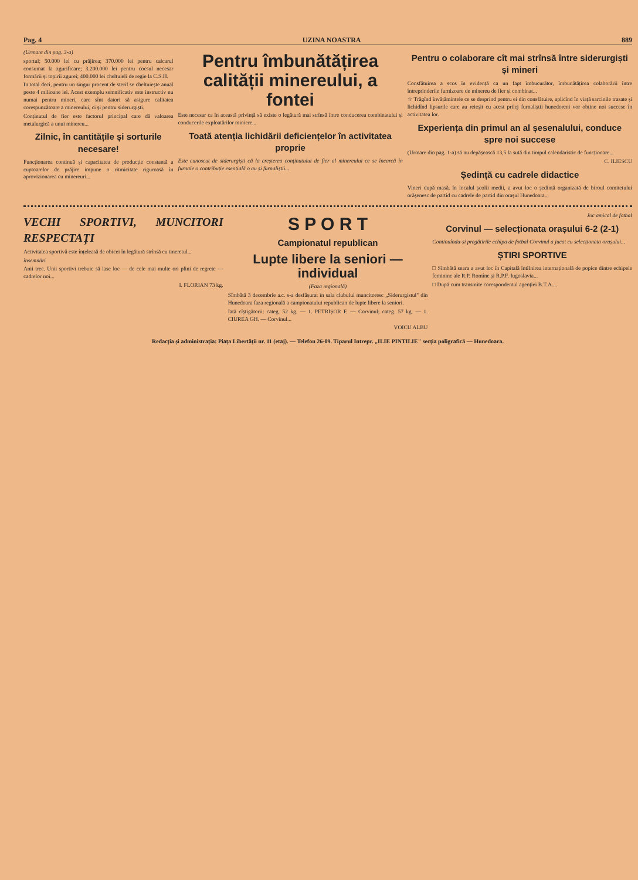Pag. 4 UZINA NOASTRA 889
(Urmare din pag. 3-a)
sportul; 50.000 lei cu prăjirea; 370.000 lei pentru calcarul consumat la zgurificare; 3.200.000 lei pentru cocsul necesar formării și topirii zgurei; 400.000 lei cheltuieli de regie la C.S.H.
In total deci, pentru un singur procent de steril se cheltuiește anual peste 4 milioane lei. Acest exemplu semnificativ este instructiv nu numai pentru mineri, care sînt datori să asigure calitatea corespunzătoare a minereului, ci și pentru siderurgiști.
Conținutul de fier este factorul principal care dă valoarea metalurgică a unui minereu...
Zilnic, în cantitățile și sorturile necesare!
Funcționarea continuă și capacitatea de producție constantă a cuptoarelor de prăjire impune o ritmicitate riguroasă în aprovizionarea cu minereuri...
Pentru îmbunătățirea calității minereului, a fontei
Este necesar ca în această privință să existe o legătură mai strînsă între conducerea combinatului și conducerile exploatărilor miniere...
Toată atenția lichidării deficiențelor în activitatea proprie
Este cunoscut de siderurgiști că la creșterea conținutului de fier al minereului ce se încarcă în furnale o contribuție esențială o au și furnaliștii...
Pentru o colaborare cît mai strînsă între siderurgiști și mineri
Consfătuirea a scos în evidență ca un fapt îmbucurător, îmbunătățirea colaborării între întreprinderile furnizoare de minereu de fier și combinat...
☆ Trăgînd învățămintele ce se desprind pentru ei din consfătuire, aplicînd în viață sarcinile trasate și lichidînd lipsurile care au reieșit cu acest prilej furnaliștii hunedoreni vor obține noi succese în activitatea lor.
Experiența din primul an al șesenalului, conduce spre noi succese
(Urmare din pag. 1-a) să nu depășească 13,5 la sută din timpul calendaristic de funcționare...
C. ILIESCU
Ședință cu cadrele didactice
Vineri după masă, în localul școlii medii, a avut loc o ședință organizată de biroul comitetului orășenesc de partid cu cadrele de partid din orașul Hunedoara...
VECHI SPORTIVI, MUNCITORI RESPECTAȚI
Activitatea sportivă este înțeleasă de obicei în legătură strînsă cu tineretul...
însemnări
Anii trec. Unii sportivi trebuie să lase loc — de cele mai multe ori plini de regrete — cadrelor noi...
I. FLORIAN 73 kg.
S P O R T
Campionatul republican
Lupte libere la seniori — individual
(Faza regională)
Sîmbătă 3 decembrie a.c. s-a desfășurat în sala clubului muncitoresc „Siderurgistul" din Hunedoara faza regională a campionatului republican de lupte libere la seniori.
Iată cîștigătorii: categ. 52 kg. — 1. PETRIȘOR F. — Corvinul; categ. 57 kg. — 1. CIUREA GH. — Corvinul...
VOICU ALBU
Joc amical de fotbal
Corvinul — selecționata orașului 6-2 (2-1)
Continuîndu-și pregătirile echipa de fotbal Corvinul a jucat cu selecționata orașului...
ȘTIRI SPORTIVE
□ Sîmbătă seara a avut loc în Capitală întîlnirea internațională de popice dintre echipele feminine ale R.P. Romîne și R.P.F. Iugoslavia...
□ După cum transmite corespondentul agenției B.T.A....
Redacția și administrația: Piața Libertății nr. 11 (etaj). — Telefon 26-09. Tiparul Intrepr. „ILIE PINTILIE" secția poligrafică — Hunedoara.